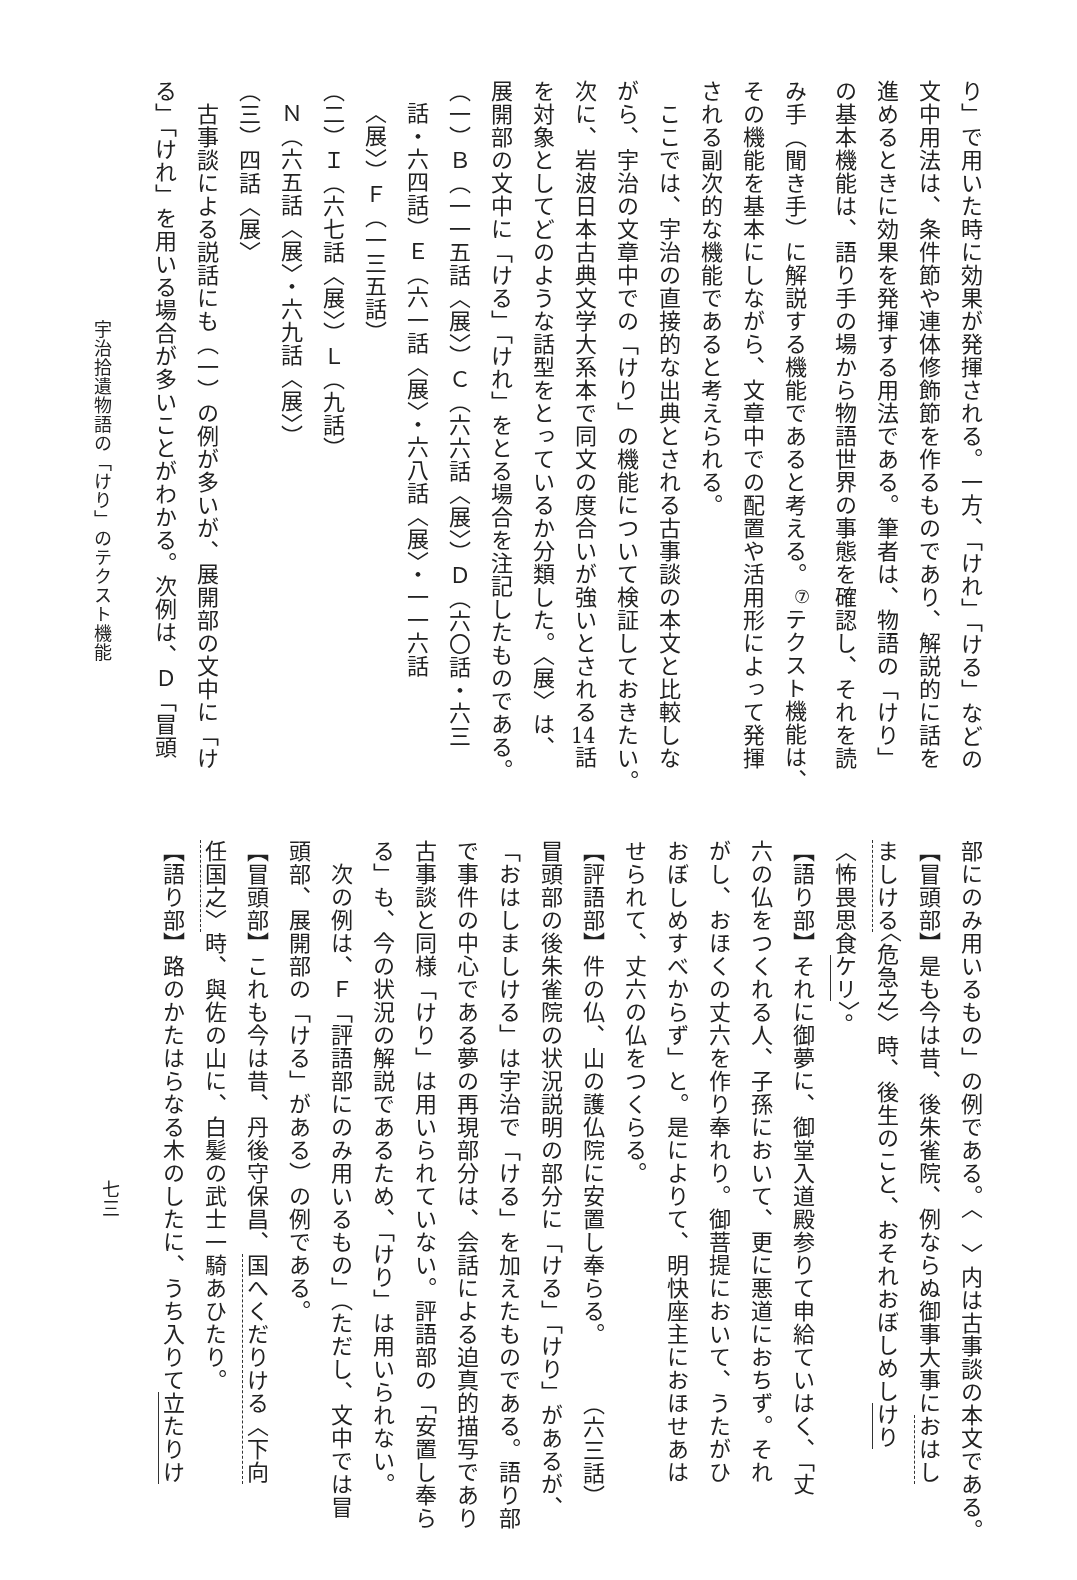り」で用いた時に効果が発揮される。一方、「けれ」「ける」などの
文中用法は、条件節や連体修飾節を作るものであり、解説的に話を
進めるときに効果を発揮する用法である。筆者は、物語の「けり」
の基本機能は、語り手の場から物語世界の事態を確認し、それを読
み手（聞き手）に解説する機能であると考える。<sup>⑦</sup>テクスト機能は、
その機能を基本にしながら、文章中での配置や活用形によって発揮
される副次的な機能であると考えられる。
　ここでは、宇治の直接的な出典とされる古事談の本文と比較しな
がら、宇治の文章中での「けり」の機能について検証しておきたい。
次に、岩波日本古典文学大系本で同文の度合いが強いとされる14話
を対象としてどのような話型をとっているか分類した。〈展〉は、
展開部の文中に「ける」「けれ」をとる場合を注記したものである。
（一）Ｂ（一一五話〈展〉）Ｃ（六六話〈展〉）Ｄ（六〇話・六三
話・六四話）Ｅ（六一話〈展〉・六八話〈展〉・一一六話
〈展〉）Ｆ（一三五話）
（二）Ｉ（六七話〈展〉）Ｌ（九話）
Ｎ（六五話〈展〉・六九話〈展〉）
（三）四話〈展〉
　古事談による説話にも（一）の例が多いが、展開部の文中に「け
る」「けれ」を用いる場合が多いことがわかる。次例は、Ｄ「冒頭
宇治拾遺物語の「けり」のテクスト機能
部にのみ用いるもの」の例である。〈　〉内は古事談の本文である。
【冒頭部】是も今は昔、後朱雀院、例ならぬ御事大事におはし
ましける〈危急之〉時、後生のこと、おそれおぼしめしけり
〈怖畏思食ケリ〉。
【語り部】それに御夢に、御堂入道殿参りて申給ていはく、「丈
六の仏をつくれる人、子孫において、更に悪道におちず。それ
がし、おほくの丈六を作り奉れり。御菩提において、うたがひ
おぼしめすべからず」と。是によりて、明快座主におほせあは
せられて、丈六の仏をつくらる。
【評語部】件の仏、山の護仏院に安置し奉らる。　　　（六三話）
冒頭部の後朱雀院の状況説明の部分に「ける」「けり」があるが、
「おはしましける」は宇治で「ける」を加えたものである。語り部
で事件の中心である夢の再現部分は、会話による迫真的描写であり
古事談と同様「けり」は用いられていない。評語部の「安置し奉ら
る」も、今の状況の解説であるため、「けり」は用いられない。
　次の例は、Ｆ「評語部にのみ用いるもの」（ただし、文中では冒
頭部、展開部の「ける」がある）の例である。
【冒頭部】これも今は昔、丹後守保昌、国へくだりける〈下向
任国之〉時、與佐の山に、白髪の武士一騎あひたり。
【語り部】路のかたはらなる木のしたに、うち入りて立たりけ
七三